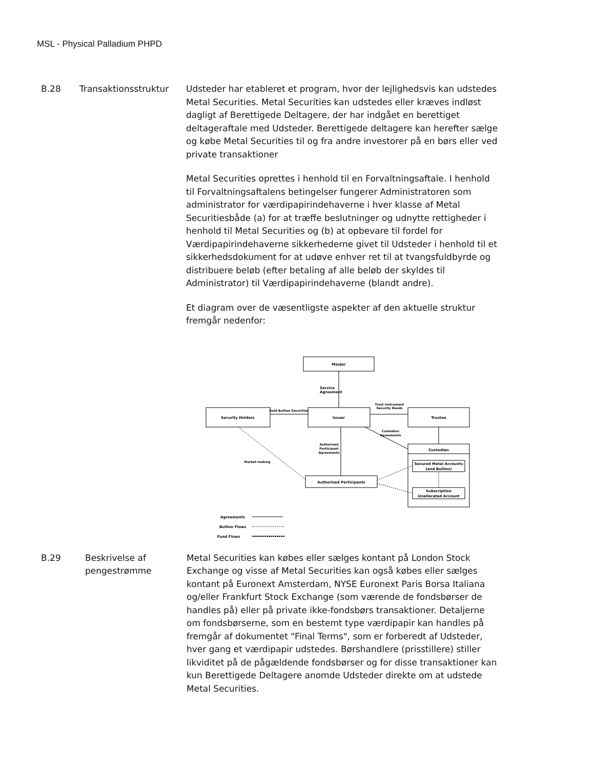MSL - Physical Palladium PHPD
B.28 Transaktionsstruktur Udsteder har etableret et program, hvor der lejlighedsvis kan udstedes Metal Securities. Metal Securities kan udstedes eller kræves indløst dagligt af Berettigede Deltagere, der har indgået en berettiget deltageraftale med Udsteder. Berettigede deltagere kan herefter sælge og købe Metal Securities til og fra andre investorer på en børs eller ved private transaktioner
Metal Securities oprettes i henhold til en Forvaltningsaftale. I henhold til Forvaltningsaftalens betingelser fungerer Administratoren som administrator for værdipapirindehaverne i hver klasse af Metal Securitiesbåde (a) for at træffe beslutninger og udnytte rettigheder i henhold til Metal Securities og (b) at opbevare til fordel for Værdipapirindehaverne sikkerhederne givet til Udsteder i henhold til et sikkerhedsdokument for at udøve enhver ret til at tvangsfuldbyrde og distribuere beløb (efter betaling af alle beløb der skyldes til Administrator) til Værdipapirindehaverne (blandt andre).
Et diagram over de væsentligste aspekter af den aktuelle struktur fremgår nedenfor:
ManJer
Service
Agreement
Gold Bullion Securities
Trust Instrument
Security Deeds
Security Holders
Issuer
Trustee
Custodian
Agreements
Authorised
Participant
Agreements
Market-making
Custodian
Secured Metal Accounts
(and Bullion)
Subscription
Unallocated Account
Authorised Participants
Agreements
Bullion Flows
Fund Flows
B.29 Beskrivelse af pengestrømme
Metal Securities kan købes eller sælges kontant på London Stock Exchange og visse af Metal Securities kan også købes eller sælges kontant på Euronext Amsterdam, NYSE Euronext Paris Borsa Italiana og/eller Frankfurt Stock Exchange (som værende de fondsbørser de handles på) eller på private ikke-fondsbørs transaktioner. Detaljerne om fondsbørserne, som en bestemt type værdipapir kan handles på fremgår af dokumentet "Final Terms", som er forberedt af Udsteder, hver gang et værdipapir udstedes. Børshandlere (prisstillere) stiller likviditet på de pågældende fondsbørser og for disse transaktioner kan kun Berettigede Deltagere anomde Udsteder direkte om at udstede Metal Securities.